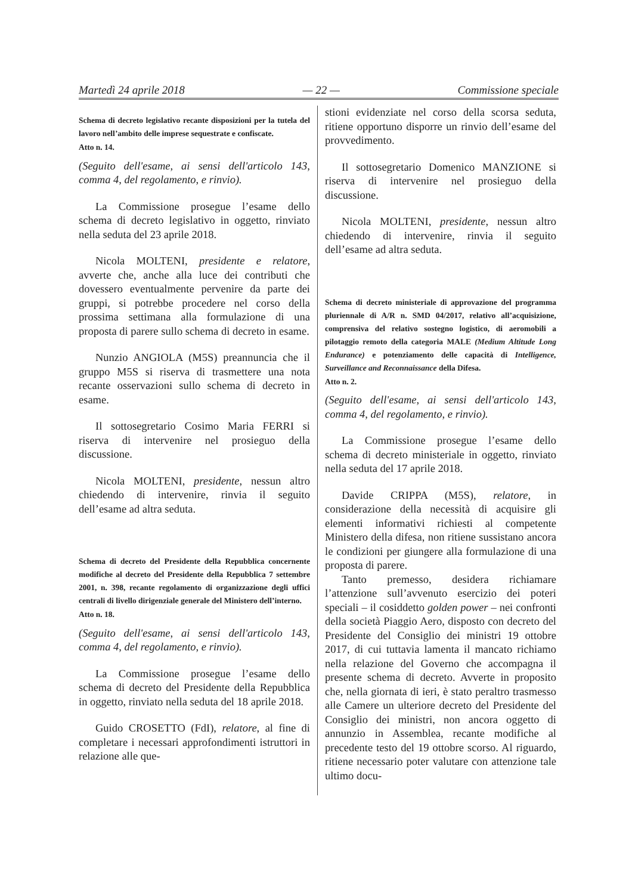Martedì 24 aprile 2018 — 22 — Commissione speciale
Schema di decreto legislativo recante disposizioni per la tutela del lavoro nell’ambito delle imprese sequestrate e confiscate.
Atto n. 14.
(Seguito dell'esame, ai sensi dell'articolo 143, comma 4, del regolamento, e rinvio).
La Commissione prosegue l’esame dello schema di decreto legislativo in oggetto, rinviato nella seduta del 23 aprile 2018.
Nicola MOLTENI, presidente e relatore, avverte che, anche alla luce dei contributi che dovessero eventualmente pervenire da parte dei gruppi, si potrebbe procedere nel corso della prossima settimana alla formulazione di una proposta di parere sullo schema di decreto in esame.
Nunzio ANGIOLA (M5S) preannuncia che il gruppo M5S si riserva di trasmettere una nota recante osservazioni sullo schema di decreto in esame.
Il sottosegretario Cosimo Maria FERRI si riserva di intervenire nel prosieguo della discussione.
Nicola MOLTENI, presidente, nessun altro chiedendo di intervenire, rinvia il seguito dell’esame ad altra seduta.
Schema di decreto del Presidente della Repubblica concernente modifiche al decreto del Presidente della Repubblica 7 settembre 2001, n. 398, recante regolamento di organizzazione degli uffici centrali di livello dirigenziale generale del Ministero dell’interno.
Atto n. 18.
(Seguito dell'esame, ai sensi dell'articolo 143, comma 4, del regolamento, e rinvio).
La Commissione prosegue l’esame dello schema di decreto del Presidente della Repubblica in oggetto, rinviato nella seduta del 18 aprile 2018.
Guido CROSETTO (FdI), relatore, al fine di completare i necessari approfondimenti istruttori in relazione alle que-
stioni evidenziate nel corso della scorsa seduta, ritiene opportuno disporre un rinvio dell’esame del provvedimento.
Il sottosegretario Domenico MANZIONE si riserva di intervenire nel prosieguo della discussione.
Nicola MOLTENI, presidente, nessun altro chiedendo di intervenire, rinvia il seguito dell’esame ad altra seduta.
Schema di decreto ministeriale di approvazione del programma pluriennale di A/R n. SMD 04/2017, relativo all’acquisizione, comprensiva del relativo sostegno logistico, di aeromobili a pilotaggio remoto della categoria MALE (Medium Altitude Long Endurance) e potenziamento delle capacità di Intelligence, Surveillance and Reconnaissance della Difesa.
Atto n. 2.
(Seguito dell'esame, ai sensi dell'articolo 143, comma 4, del regolamento, e rinvio).
La Commissione prosegue l’esame dello schema di decreto ministeriale in oggetto, rinviato nella seduta del 17 aprile 2018.
Davide CRIPPA (M5S), relatore, in considerazione della necessità di acquisire gli elementi informativi richiesti al competente Ministero della difesa, non ritiene sussistano ancora le condizioni per giungere alla formulazione di una proposta di parere.
Tanto premesso, desidera richiamare l’attenzione sull’avvenuto esercizio dei poteri speciali – il cosiddetto golden power – nei confronti della società Piaggio Aero, disposto con decreto del Presidente del Consiglio dei ministri 19 ottobre 2017, di cui tuttavia lamenta il mancato richiamo nella relazione del Governo che accompagna il presente schema di decreto. Avverte in proposito che, nella giornata di ieri, è stato peraltro trasmesso alle Camere un ulteriore decreto del Presidente del Consiglio dei ministri, non ancora oggetto di annunzio in Assemblea, recante modifiche al precedente testo del 19 ottobre scorso. Al riguardo, ritiene necessario poter valutare con attenzione tale ultimo docu-